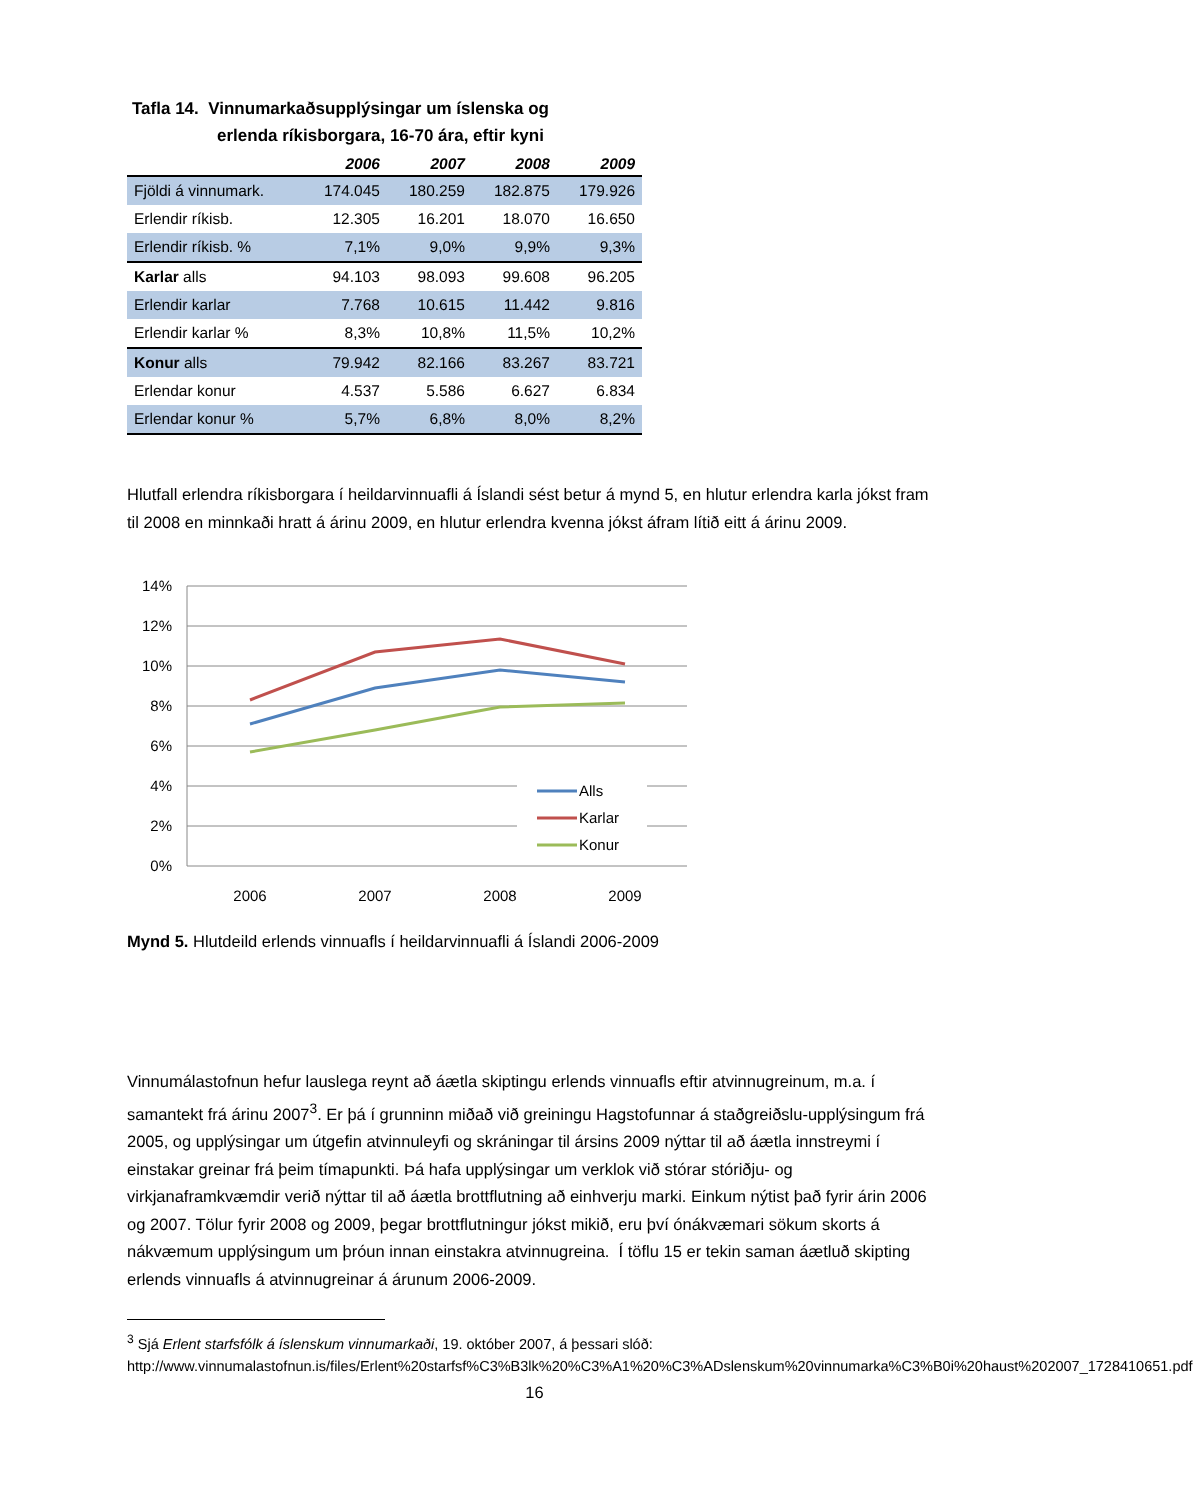Tafla 14. Vinnumarkaðsupplýsingar um íslenska og
erlenda ríkisborgara, 16-70 ára, eftir kyni
| | 2006 | 2007 | 2008 | 2009 |
| --- | --- | --- | --- | --- |
| Fjöldi á vinnumark. | 174.045 | 180.259 | 182.875 | 179.926 |
| Erlendir ríkisb. | 12.305 | 16.201 | 18.070 | 16.650 |
| Erlendir ríkisb. % | 7,1% | 9,0% | 9,9% | 9,3% |
| Karlar alls | 94.103 | 98.093 | 99.608 | 96.205 |
| Erlendir karlar | 7.768 | 10.615 | 11.442 | 9.816 |
| Erlendir karlar % | 8,3% | 10,8% | 11,5% | 10,2% |
| Konur alls | 79.942 | 82.166 | 83.267 | 83.721 |
| Erlendar konur | 4.537 | 5.586 | 6.627 | 6.834 |
| Erlendar konur % | 5,7% | 6,8% | 8,0% | 8,2% |
Hlutfall erlendra ríkisborgara í heildarvinnuafli á Íslandi sést betur á mynd 5, en hlutur erlendra karla jókst fram til 2008 en minnkaði hratt á árinu 2009, en hlutur erlendra kvenna jókst áfram lítið eitt á árinu 2009.
14%
12%
10%
8%
6%
4%
2%
0%
2006
2007
2008
2009
Alls
Karlar
Konur
Mynd 5. Hlutdeild erlends vinnuafls í heildarvinnuafli á Íslandi 2006-2009
Vinnumálastofnun hefur lauslega reynt að áætla skiptingu erlends vinnuafls eftir atvinnugreinum, m.a. í samantekt frá árinu 2007<sup>3</sup>. Er þá í grunninn miðað við greiningu Hagstofunnar á staðgreiðslu-upplýsingum frá 2005, og upplýsingar um útgefin atvinnuleyfi og skráningar til ársins 2009 nýttar til að áætla innstreymi í einstakar greinar frá þeim tímapunkti. Þá hafa upplýsingar um verklok við stórar stóriðju- og virkjanaframkvæmdir verið nýttar til að áætla brottflutning að einhverju marki. Einkum nýtist það fyrir árin 2006 og 2007. Tölur fyrir 2008 og 2009, þegar brottflutningur jókst mikið, eru því ónákvæmari sökum skorts á nákvæmum upplýsingum um þróun innan einstakra atvinnugreina. Í töflu 15 er tekin saman áætluð skipting erlends vinnuafls á atvinnugreinar á árunum 2006-2009.
<sup>3</sup> Sjá Erlent starfsfólk á íslenskum vinnumarkaði, 19. október 2007, á þessari slóð: http://www.vinnumalastofnun.is/files/Erlent%20starfsf%C3%B3lk%20%C3%A1%20%C3%ADslenskum%20vinnumarka%C3%B0i%20haust%202007_1728410651.pdf
16